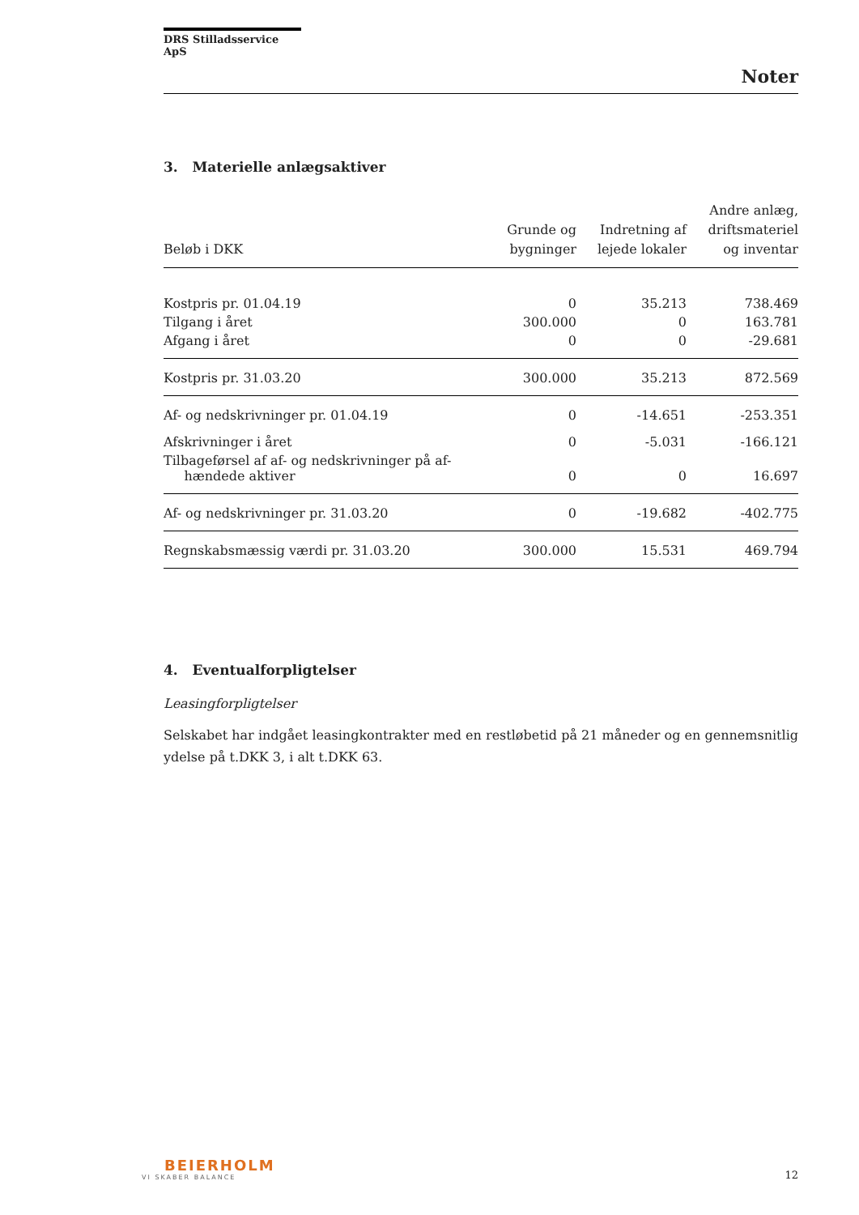DRS Stilladsservice ApS
Noter
3. Materielle anlægsaktiver
| Beløb i DKK | Grunde og bygninger | Indretning af lejede lokaler | Andre anlæg, driftsmateriel og inventar |
| --- | --- | --- | --- |
| Kostpris pr. 01.04.19 | 0 | 35.213 | 738.469 |
| Tilgang i året | 300.000 | 0 | 163.781 |
| Afgang i året | 0 | 0 | -29.681 |
| Kostpris pr. 31.03.20 | 300.000 | 35.213 | 872.569 |
| Af- og nedskrivninger pr. 01.04.19 | 0 | -14.651 | -253.351 |
| Afskrivninger i året | 0 | -5.031 | -166.121 |
| Tilbageførsel af af- og nedskrivninger på af- hændede aktiver | 0 | 0 | 16.697 |
| Af- og nedskrivninger pr. 31.03.20 | 0 | -19.682 | -402.775 |
| Regnskabsmæssig værdi pr. 31.03.20 | 300.000 | 15.531 | 469.794 |
4. Eventualforpligtelser
Leasingforpligtelser
Selskabet har indgået leasingkontrakter med en restløbetid på 21 måneder og en gennemsnitlig ydelse på t.DKK 3, i alt t.DKK 63.
BEIERHOLM
VI SKABER BALANCE
12